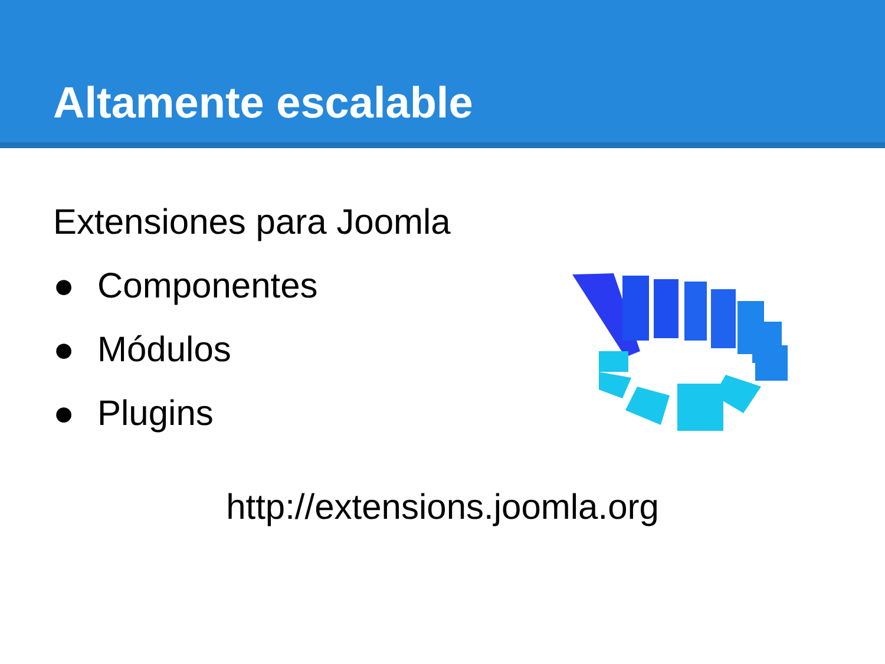Altamente escalable
Extensiones para Joomla
● Componentes
● Módulos
● Plugins
http://extensions.joomla.org